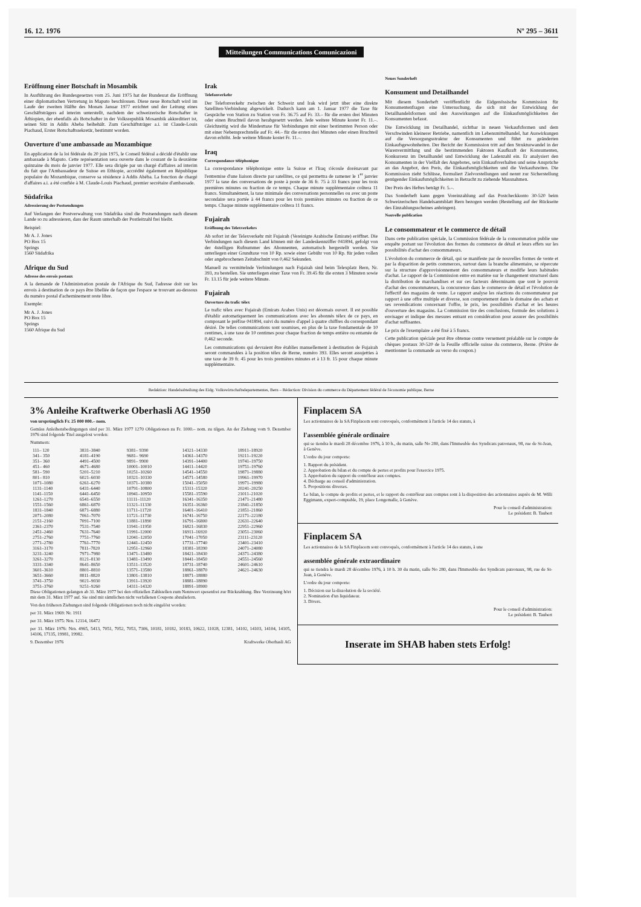16. 12. 1976 Nº 295 – 3611
Mitteilungen Communications Comunicazioni
Eröffnung einer Botschaft in Mosambik
In Ausführung des Bundesgesetzes vom 25. Juni 1975 hat der Bundesrat die Eröffnung einer diplomatischen Vertretung in Maputo beschlossen. Diese neue Botschaft wird im Laufe der zweiten Hälfte des Monats Januar 1977 errichtet und der Leitung eines Geschäftsträgers ad interim unterstellt, nachdem der schweizerische Botschafter in Äthiopien, der ebenfalls als Botschafter in der Volksrepublik Mosambik akkreditiert ist, seinen Sitz in Addis Abeba beibehält. Zum Geschäftsträger a.i. ist Claude-Louis Piachaud, Erster Botschaftssekretär, bestimmt worden.
Ouverture d'une ambassade au Mozambique
En application de la loi fédérale du 20 juin 1975, le Conseil fédéral a décidé d'établir une ambassade à Maputo. Cette représentation sera ouverte dans le courant de la deuxième quinzaine du mois de janvier 1977. Elle sera dirigée par un chargé d'affaires ad interim du fait que l'Ambassadeur de Suisse en Ethiopie, accrédité également en République populaire du Mozambique, conserve sa résidence à Addis Abéba. La fonction de chargé d'affaires a.i. a été confiée à M. Claude-Louis Piachaud, premier secrétaire d'ambassade.
Südafrika
Adressierung der Postsendungen
Auf Verlangen der Postverwaltung von Südafrika sind die Postsendungen nach diesem Lande so zu adressieren, dass der Raum unterhalb der Postleitzahl frei bleibt.
Beispiel:
Mr A. J. Jones
PO Box 15
Springs
1560 Südafrika
Afrique du Sud
Adresse des envois postaux
A la demande de l'Administration postale de l'Afrique du Sud, l'adresse doit sur les envois à destination de ce pays être libellée de façon que l'espace se trouvant au-dessous du numéro postal d'acheminement reste libre.
Exemple:
Mr A. J. Jones
PO Box 15
Springs
1560 Afrique du Sud
Irak
Telefonverkehr
Der Telefonverkehr zwischen der Schweiz und Irak wird jetzt über eine direkte Satelliten-Verbindung abgewickelt. Dadurch kann am 1. Januar 1977 die Taxe für Gespräche von Station zu Station von Fr. 36.75 auf Fr. 33.– für die ersten drei Minuten oder einen Bruchteil davon herabgesetzt werden. Jede weitere Minute kostet Fr. 11.–. Gleichzeitig wird die Mindesttaxe für Verbindungen mit einer bestimmten Person oder mit einer Nebensprechstelle auf Fr. 44.– für die ersten drei Minuten oder einen Bruchteil davon erhöht. Jede weitere Minute kostet Fr. 11.–.
Iraq
Correspondance téléphonique
La correspondance téléphonique entre la Suisse et l'Iraq s'écoule dorénavant par l'entremise d'une liaison directe par satellites, ce qui permettra de ramener le 1<sup>er</sup> janvier 1977 la taxe des conversations de poste à poste de 36 fr. 75 à 33 francs pour les trois premières minutes ou fraction de ce temps. Chaque minute supplémentaire coûtera 11 francs. Simultanément, la taxe minimale des conversations personnelles ou avec un poste secondaire sera portée à 44 francs pour les trois premières minutes ou fraction de ce temps. Chaque minute supplémentaire coûtera 11 francs.
Fujairah
Eröffnung des Telexverkehrs
Ab sofort ist der Telexverkehr mit Fujairah (Vereinigte Arabische Emirate) eröffnet. Die Verbindungen nach diesem Land können mit der Landeskennziffer 041894, gefolgt von der 4stelligen Rufnummer des Abonnenten, automatisch hergestellt werden. Sie unterliegen einer Grundtaxe von 10 Rp. sowie einer Gebühr von 10 Rp. für jeden vollen oder angebrochenen Zeitabschnitt von 0,462 Sekunden.
Manuell zu vermittelnde Verbindungen nach Fujairah sind beim Telexplatz Bern, Nr. 393, zu bestellen. Sie unterliegen einer Taxe von Fr. 39.45 für die ersten 3 Minuten sowie Fr. 13.15 für jede weitere Minute.
Fujairah
Ouverture du trafic télex
Le trafic télex avec Fujairah (Emirats Arabes Unis) est déormais ouvert. Il est possible d'établir automatiquement les communications avec les abonnés télex de ce pays, en composant le préfixe 041894, suivi du numéro d'appel à quatre chiffres du correspondant désiré. De telles communications sont soumises, en plus de la taxe fondamentale de 10 centimes, à une taxe de 10 centimes pour chaque fraction de temps entière ou entamée de 0,462 seconde.
Les communications qui devraient être établies manuellement à destination de Fujairah seront commandées à la position télex de Berne, numéro 393. Elles seront assujetties à une taxe de 39 fr. 45 pour les trois premières minutes et à 13 fr. 15 pour chaque minute supplémentaire.
Neues Sonderheft
Konsument und Detailhandel
Mit diesem Sonderheft veröffentlicht die Eidgenössische Kommission für Konsumentenfragen eine Untersuchung, die sich mit der Entwicklung der Detailhandelsformen und den Auswirkungen auf die Einkaufsmöglichkeiten der Konsumenten befasst.
Die Entwicklung im Detailhandel, sichtbar in neuen Verkaufsformen und dem Verschwinden kleinerer Betriebe, namentlich im Lebensmittelhandel, hat Auswirkungen auf die Versorgungsstruktur der Konsumenten und führt zu geänderten Einkaufsgewohnheiten. Der Bericht der Kommission tritt auf den Strukturwandel in der Warenvermittlung und die bestimmenden Faktoren Kaufkraft der Konsumenten, Konkurrenz im Detailhandel und Entwicklung der Ladenzahl ein. Er analysiert den Konsumenten in der Vielfalt des Angebotes, sein Einkaufsverhalten und seine Ansprüche an das Angebot, den Preis, die Einkaufsmöglichkeiten und die Verkaufszeiten. Die Kommission zieht Schlüsse, formuliert Zielvorstellungen und nennt zur Sicherstellung genügender Einkaufsmöglichkeiten in Betracht zu ziehende Massnahmen.
Der Preis des Heftes beträgt Fr. 5.–.
Das Sonderheft kann gegen Voreinzahlung auf das Postcheckkonto 30-520 beim Schweizerischen Handelsamtsblatt Bern bezogen werden (Bestellung auf der Rückseite des Einzahlungsscheines anbringen).
Nouvelle publication
Le consommateur et le commerce de détail
Dans cette publication spéciale, la Commission fédérale de la consommation publie une enquête portant sur l'évolution des formes du commerce de détail et leurs effets sur les possibilités d'achat des consommateurs.
L'évolution du commerce de détail, qui se manifeste par de nouvelles formes de vente et par la disparition de petits commerces, surtout dans la branche alimentaire, se répercute sur la structure d'approvisionnement des consommateurs et modifie leurs habitudes d'achat. Le rapport de la Commission entre en matière sur le changement structurel dans la distribution de marchandises et sur ces facteurs déterminants que sont le pouvoir d'achat des consommateurs, la concurrence dans le commerce de détail et l'évolution de l'effectif des magasins de vente. Le rapport analyse les réactions du consommateur par rapport à une offre multiple et diverse, son comportement dans le domaine des achats et ses revendications concernant l'offre, le prix, les possibilités d'achat et les heures d'ouverture des magasins. La Commission tire des conclusions, formule des solutions à envisager et indique des mesures entrant en considération pour assurer des possibilités d'achat suffisantes.
Le prix de l'exemplaire a été fixé à 5 francs.
Cette publication spéciale peut être obtenue contre versement préalable sur le compte de chèques postaux 30-520 de la Feuille officielle suisse du commerce, Berne. (Prière de mentionner la commande au verso du coupon.)
Redaktion: Handelsabteilung des Eidg. Volkswirtschaftsdepartementes, Bern – Rédaction: Division du commerce du Département fédéral de l'économie publique, Berne
3% Anleihe Kraftwerke Oberhasli AG 1950
von ursprünglich Fr. 25 000 000.– nom.
Gemäss Anleihensbedingungen sind per 31. März 1977 1270 Obligationen zu Fr. 1000.– nom. zu tilgen. An der Ziehung vom 9. Dezember 1976 sind folgende Titel ausgelost worden:
Nummern:
| 111– 120 | 3831–3840 | 9381– 9390 | 14321–14330 | 18911–18920 |
| 341– 350 | 4181–4190 | 9681– 9690 | 14361–14370 | 19211–19220 |
| 351– 360 | 4491–4500 | 9891– 9900 | 14391–14400 | 19741–19750 |
| 451– 460 | 4671–4680 | 10001–10010 | 14411–14420 | 19751–19760 |
| 581– 590 | 5201–5210 | 10251–10260 | 14541–14550 | 19871–19880 |
| 801– 810 | 6021–6030 | 10321–10330 | 14571–14580 | 19961–19970 |
| 1071–1080 | 6261–6270 | 10371–10380 | 15041–15050 | 19971–19980 |
| 1131–1140 | 6431–6440 | 10791–10800 | 15311–15320 | 20241–20250 |
| 1141–1150 | 6441–6450 | 10941–10950 | 15581–15590 | 21011–21020 |
| 1261–1270 | 6541–6550 | 11111–11120 | 16341–16350 | 21471–21480 |
| 1551–1560 | 6861–6870 | 11321–11330 | 16351–16360 | 21841–21850 |
| 1831–1840 | 6871–6880 | 11711–11720 | 16401–16410 | 21851–21860 |
| 2071–2080 | 7061–7070 | 11721–11730 | 16741–16750 | 22171–22180 |
| 2151–2160 | 7091–7100 | 11881–11890 | 16791–16800 | 22631–22640 |
| 2361–2370 | 7531–7540 | 11941–11950 | 16821–16830 | 22951–22960 |
| 2451–2460 | 7631–7640 | 11991–12000 | 16911–16920 | 23051–23060 |
| 2751–2760 | 7751–7760 | 12041–12050 | 17041–17050 | 23111–23120 |
| 2771–2780 | 7761–7770 | 12441–12450 | 17731–17740 | 23401–23410 |
| 3161–3170 | 7811–7820 | 12951–12960 | 18381–18390 | 24071–24080 |
| 3231–3240 | 7971–7980 | 13471–13480 | 18421–18430 | 24371–24380 |
| 3261–3270 | 8121–8130 | 13481–13490 | 18441–18450 | 24551–24560 |
| 3331–3340 | 8641–8650 | 13511–13520 | 18731–18740 | 24601–24610 |
| 3601–3610 | 8801–8810 | 13571–13580 | 18861–18870 | 24621–24630 |
| 3651–3660 | 8811–8820 | 13801–13810 | 18871–18880 | |
| 3741–3750 | 9021–9030 | 13911–13920 | 18881–18890 | |
| 3751–3760 | 9251–9260 | 14311–14320 | 18891–18900 | |
Diese Obligationen gelangen ab 31. März 1977 bei den offiziellen Zahlstellen zum Nennwert spesenfrei zur Rückzahlung. Ihre Verzinsung hört mit dem 31. März 1977 auf. Sie sind mit sämtlichen nicht verfallenen Coupons abzuliefern.
Von den früheren Ziehungen sind folgende Obligationen noch nicht eingelöst worden:
per 31. März 1969: Nr. 1911
per 31. März 1975: Nrn. 12114, 16472
per 31. März 1976: Nrn. 4965, 5413, 7051, 7052, 7053, 7306, 10181, 10182, 10183, 10622, 11028, 12381, 14102, 14103, 14104, 14105, 14106, 17135, 19981, 19982.
9. Dezember 1976 Kraftwerke Oberhasli AG
Finplacem SA
Les actionnaires de la SA Finplacem sont convoqués, conformément à l'article 14 des statuts, à
l'assemblée générale ordinaire
qui se tiendra le mardi 28 décembre 1976, à 10 h., du matin, salle No 280, dans l'Immeuble des Syndicats patronaux, 98, rue de St-Jean, à Genève.
L'ordre du jour comporte:
1. Rapport du président.
2. Approbation du bilan et du compte de pertes et profits pour l'exercice 1975.
3. Approbation du rapport du contrôleur aux comptes.
4. Décharge au conseil d'administration.
5. Propositions diverses.
Le bilan, le compte de profits et pertes, et le rapport du contrôleur aux comptes sont à la disposition des actionnaires auprès de M. Willi Eggimann, expert-comptable, 19, place Longemalle, à Genève.
Pour le conseil d'administration:
Le président: B. Taubert
Finplacem SA
Les actionnaires de la SA Finplacem sont convoqués, conformément à l'article 14 des statuts, à une
assemblée générale extraordinaire
qui se tiendra le mardi 28 décembre 1976, à 10 h. 30 du matin, salle No 280, dans l'Immeuble des Syndicats patronaux, 98, rue de St-Jean, à Genève.
L'ordre du jour comporte:
1. Décision sur la dissolution de la société.
2. Nomination d'un liquidateur.
3. Divers.
Pour le conseil d'administration:
Le président: B. Taubert
Inserate im SHAB haben stets Erfolg!